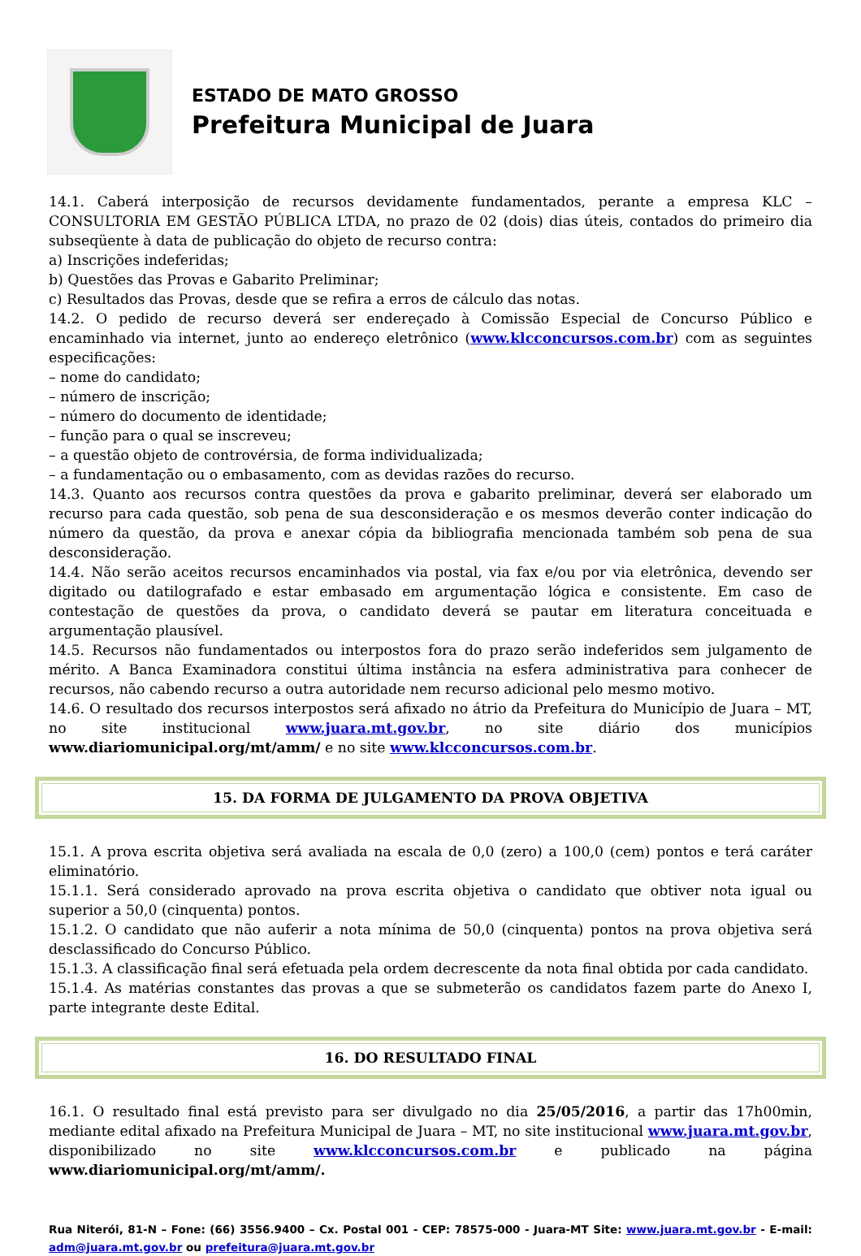ESTADO DE MATO GROSSO
Prefeitura Municipal de Juara
14.1. Caberá interposição de recursos devidamente fundamentados, perante a empresa KLC – CONSULTORIA EM GESTÃO PÚBLICA LTDA, no prazo de 02 (dois) dias úteis, contados do primeiro dia subseqüente à data de publicação do objeto de recurso contra:
a) Inscrições indeferidas;
b) Questões das Provas e Gabarito Preliminar;
c) Resultados das Provas, desde que se refira a erros de cálculo das notas.
14.2. O pedido de recurso deverá ser endereçado à Comissão Especial de Concurso Público e encaminhado via internet, junto ao endereço eletrônico (www.klcconcursos.com.br) com as seguintes especificações:
– nome do candidato;
– número de inscrição;
– número do documento de identidade;
– função para o qual se inscreveu;
– a questão objeto de controvérsia, de forma individualizada;
– a fundamentação ou o embasamento, com as devidas razões do recurso.
14.3. Quanto aos recursos contra questões da prova e gabarito preliminar, deverá ser elaborado um recurso para cada questão, sob pena de sua desconsideração e os mesmos deverão conter indicação do número da questão, da prova e anexar cópia da bibliografia mencionada também sob pena de sua desconsideração.
14.4. Não serão aceitos recursos encaminhados via postal, via fax e/ou por via eletrônica, devendo ser digitado ou datilografado e estar embasado em argumentação lógica e consistente. Em caso de contestação de questões da prova, o candidato deverá se pautar em literatura conceituada e argumentação plausível.
14.5. Recursos não fundamentados ou interpostos fora do prazo serão indeferidos sem julgamento de mérito. A Banca Examinadora constitui última instância na esfera administrativa para conhecer de recursos, não cabendo recurso a outra autoridade nem recurso adicional pelo mesmo motivo.
14.6. O resultado dos recursos interpostos será afixado no átrio da Prefeitura do Município de Juara – MT, no site institucional www.juara.mt.gov.br, no site diário dos municípios www.diariomunicipal.org/mt/amm/ e no site www.klcconcursos.com.br.
15. DA FORMA DE JULGAMENTO DA PROVA OBJETIVA
15.1. A prova escrita objetiva será avaliada na escala de 0,0 (zero) a 100,0 (cem) pontos e terá caráter eliminatório.
15.1.1. Será considerado aprovado na prova escrita objetiva o candidato que obtiver nota igual ou superior a 50,0 (cinquenta) pontos.
15.1.2. O candidato que não auferir a nota mínima de 50,0 (cinquenta) pontos na prova objetiva será desclassificado do Concurso Público.
15.1.3. A classificação final será efetuada pela ordem decrescente da nota final obtida por cada candidato.
15.1.4. As matérias constantes das provas a que se submeterão os candidatos fazem parte do Anexo I, parte integrante deste Edital.
16. DO RESULTADO FINAL
16.1. O resultado final está previsto para ser divulgado no dia 25/05/2016, a partir das 17h00min, mediante edital afixado na Prefeitura Municipal de Juara – MT, no site institucional www.juara.mt.gov.br, disponibilizado no site www.klcconcursos.com.br e publicado na página www.diariomunicipal.org/mt/amm/.
Rua Niterói, 81-N – Fone: (66) 3556.9400 – Cx. Postal 001 - CEP: 78575-000 - Juara-MT Site: www.juara.mt.gov.br - E-mail: adm@juara.mt.gov.br ou prefeitura@juara.mt.gov.br